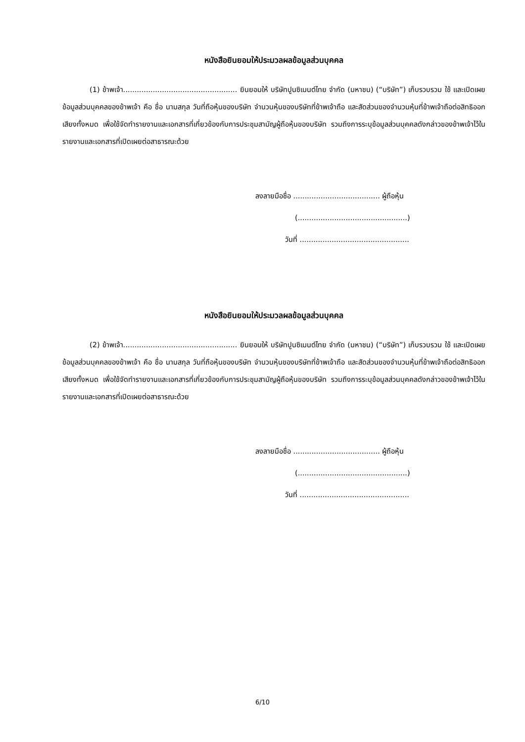หนังสือยินยอมให้ประมวลผลข้อมูลส่วนบุคคล
(1) ข้าพเจ้า.................................................. ยินยอมให้ บริษัทปูนซิเมนต์ไทย จำกัด (มหาชน) (“บริษัท”) เก็บรวบรวม ใช้ และเปิดเผยข้อมูลส่วนบุคคลของข้าพเจ้า คือ ชื่อ นามสกุล วันที่ถือหุ้นของบริษัท จำนวนหุ้นของบริษัทที่ข้าพเจ้าถือ และสัดส่วนของจำนวนหุ้นที่ข้าพเจ้าถือต่อสิทธิออกเสียงทั้งหมด เพื่อใช้จัดทำรายงานและเอกสารที่เกี่ยวข้องกับการประชุมสามัญผู้ถือหุ้นของบริษัท รวมถึงการระบุข้อมูลส่วนบุคคลดังกล่าวของข้าพเจ้าไว้ในรายงานและเอกสารที่เปิดเผยต่อสาธารณะด้วย
ลงลายมือชื่อ ...................................... ผู้ถือหุ้น
(................................................)
วันที่ ................................................
หนังสือยินยอมให้ประมวลผลข้อมูลส่วนบุคคล
(2) ข้าพเจ้า.................................................. ยินยอมให้ บริษัทปูนซิเมนต์ไทย จำกัด (มหาชน) (“บริษัท”) เก็บรวบรวม ใช้ และเปิดเผยข้อมูลส่วนบุคคลของข้าพเจ้า คือ ชื่อ นามสกุล วันที่ถือหุ้นของบริษัท จำนวนหุ้นของบริษัทที่ข้าพเจ้าถือ และสัดส่วนของจำนวนหุ้นที่ข้าพเจ้าถือต่อสิทธิออกเสียงทั้งหมด เพื่อใช้จัดทำรายงานและเอกสารที่เกี่ยวข้องกับการประชุมสามัญผู้ถือหุ้นของบริษัท รวมถึงการระบุข้อมูลส่วนบุคคลดังกล่าวของข้าพเจ้าไว้ในรายงานและเอกสารที่เปิดเผยต่อสาธารณะด้วย
ลงลายมือชื่อ ...................................... ผู้ถือหุ้น
(................................................)
วันที่ ................................................
6/10